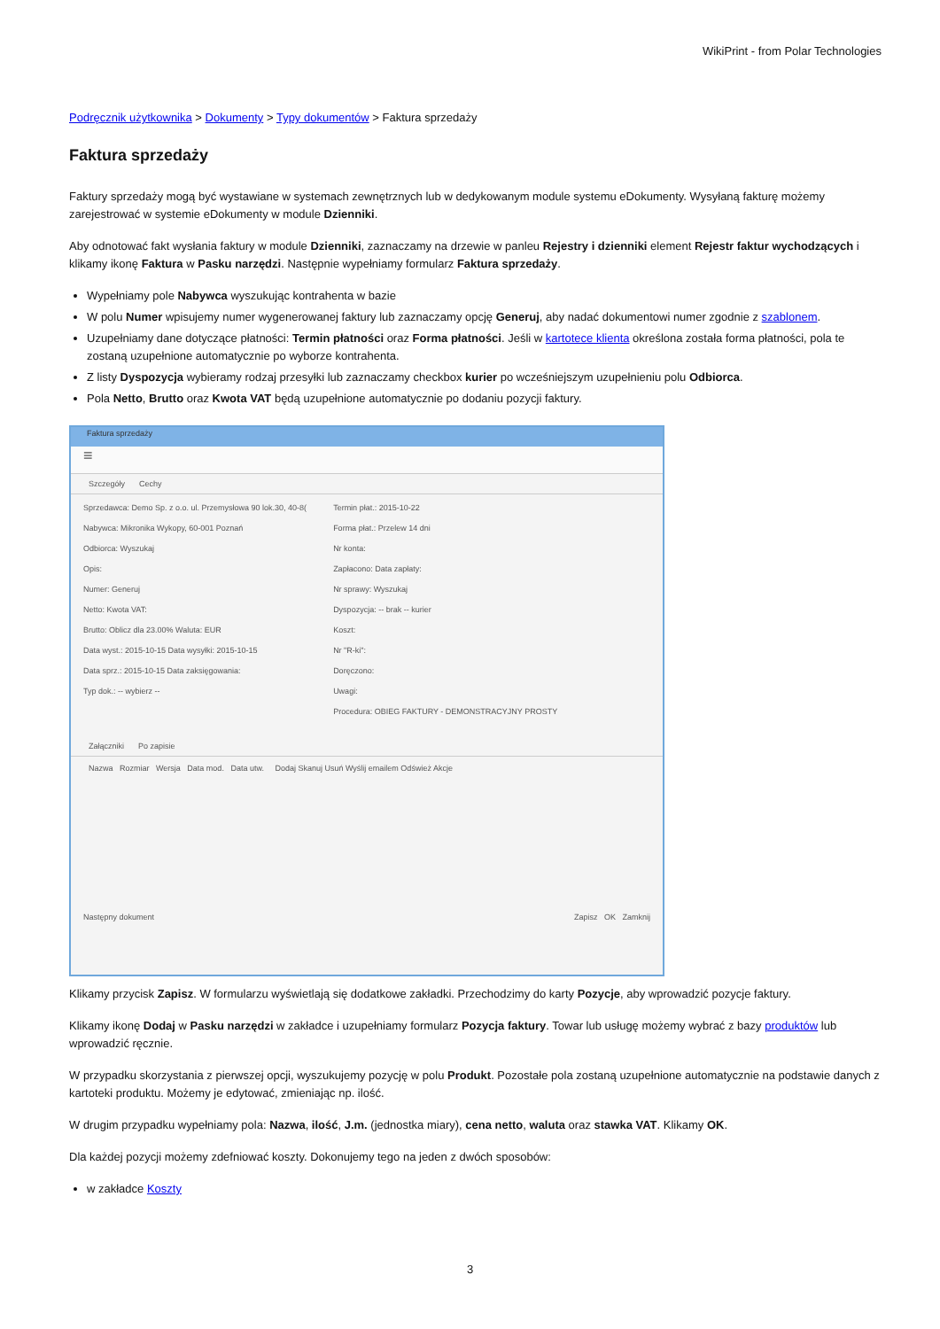WikiPrint - from Polar Technologies
Podręcznik użytkownika > Dokumenty > Typy dokumentów > Faktura sprzedaży
Faktura sprzedaży
Faktury sprzedaży mogą być wystawiane w systemach zewnętrznych lub w dedykowanym module systemu eDokumenty. Wysyłaną fakturę możemy zarejestrować w systemie eDokumenty w module Dzienniki.
Aby odnotować fakt wysłania faktury w module Dzienniki, zaznaczamy na drzewie w panleu Rejestry i dzienniki element Rejestr faktur wychodzących i klikamy ikonę Faktura w Pasku narzędzi. Następnie wypełniamy formularz Faktura sprzedaży.
Wypełniamy pole Nabywca wyszukując kontrahenta w bazie
W polu Numer wpisujemy numer wygenerowanej faktury lub zaznaczamy opcję Generuj, aby nadać dokumentowi numer zgodnie z szablonem.
Uzupełniamy dane dotyczące płatności: Termin płatności oraz Forma płatności. Jeśli w kartotece klienta określona została forma płatności, pola te zostaną uzupełnione automatycznie po wyborze kontrahenta.
Z listy Dyspozycja wybieramy rodzaj przesyłki lub zaznaczamy checkbox kurier po wcześniejszym uzupełnieniu polu Odbiorca.
Pola Netto, Brutto oraz Kwota VAT będą uzupełnione automatycznie po dodaniu pozycji faktury.
Faktura sprzedaży
≡
Szczegóły Cechy
Sprzedawca: Demo Sp. z o.o. ul. Przemysłowa 90 lok.30, 40-8(
Nabywca: Mikronika Wykopy, 60-001 Poznań
Odbiorca: Wyszukaj
Opis:
Numer: Generuj
Netto: Kwota VAT:
Brutto: Oblicz dla 23.00% Waluta: EUR
Data wyst.: 2015-10-15 Data wysyłki: 2015-10-15
Data sprz.: 2015-10-15 Data zaksięgowania:
Typ dok.: -- wybierz --
Termin płat.: 2015-10-22
Forma płat.: Przelew 14 dni
Nr konta:
Zapłacono: Data zapłaty:
Nr sprawy: Wyszukaj
Dyspozycja: -- brak -- kurier
Koszt:
Nr "R-ki":
Doręczono:
Uwagi:
Procedura: OBIEG FAKTURY - DEMONSTRACYJNY PROSTY
Załączniki Po zapisie
Nazwa Rozmiar Wersja Data mod. Data utw. Dodaj Skanuj Usuń Wyślij emailem Odśwież Akcje
Następny dokument Zapisz OK Zamknij
Klikamy przycisk Zapisz. W formularzu wyświetlają się dodatkowe zakładki. Przechodzimy do karty Pozycje, aby wprowadzić pozycje faktury.
Klikamy ikonę Dodaj w Pasku narzędzi w zakładce i uzupełniamy formularz Pozycja faktury. Towar lub usługę możemy wybrać z bazy produktów lub wprowadzić ręcznie.
W przypadku skorzystania z pierwszej opcji, wyszukujemy pozycję w polu Produkt. Pozostałe pola zostaną uzupełnione automatycznie na podstawie danych z kartoteki produktu. Możemy je edytować, zmieniając np. ilość.
W drugim przypadku wypełniamy pola: Nazwa, ilość, J.m. (jednostka miary), cena netto, waluta oraz stawka VAT. Klikamy OK.
Dla każdej pozycji możemy zdefniować koszty. Dokonujemy tego na jeden z dwóch sposobów:
w zakładce Koszty
3